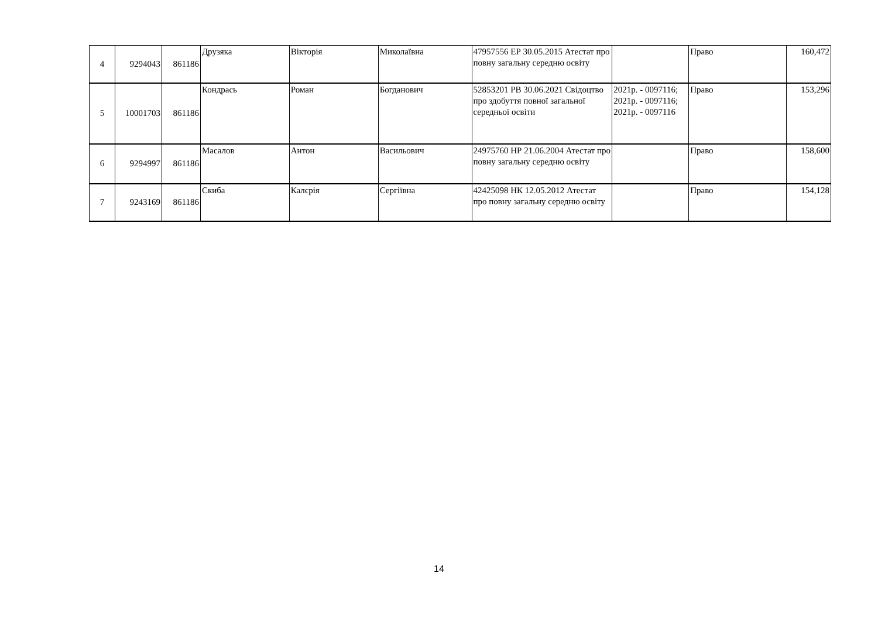| 4 | 9294043 | 861186 | Друзяка | Вікторія | Миколаївна | 47957556 ЕР 30.05.2015 Атестат про повну загальну середню освіту | | Право | 160,472 |
| 5 | 10001703 | 861186 | Кондрась | Роман | Богданович | 52853201 РВ 30.06.2021 Свідоцтво про здобуття повної загальної середньої освіти | 2021р. - 0097116; 2021р. - 0097116; 2021р. - 0097116 | Право | 153,296 |
| 6 | 9294997 | 861186 | Масалов | Антон | Васильович | 24975760 НР 21.06.2004 Атестат про повну загальну середню освіту | | Право | 158,600 |
| 7 | 9243169 | 861186 | Скиба | Калєрія | Сергіївна | 42425098 НК 12.05.2012 Атестат про повну загальну середню освіту | | Право | 154,128 |
14